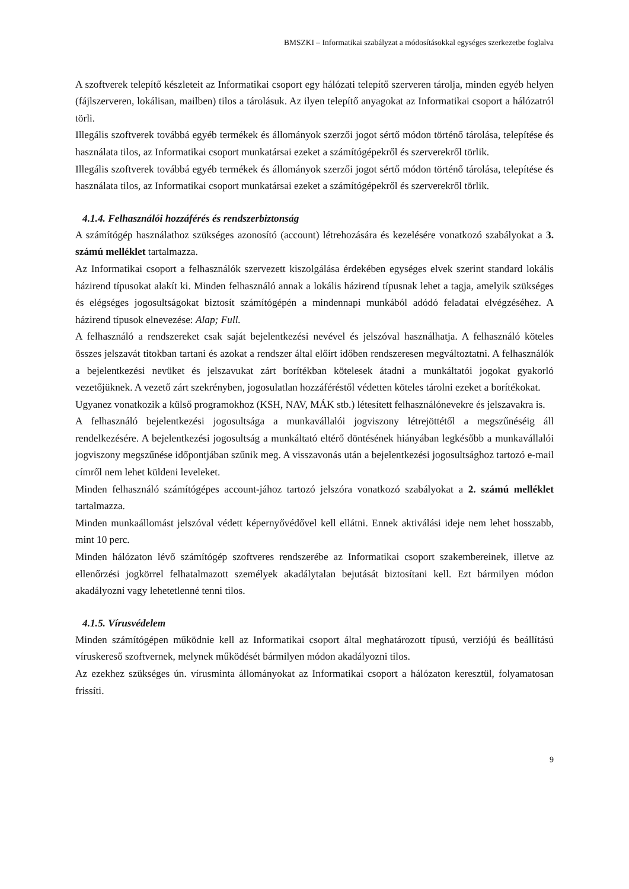BMSZKI – Informatikai szabályzat a módosításokkal egységes szerkezetbe foglalva
A szoftverek telepítő készleteit az Informatikai csoport egy hálózati telepítő szerveren tárolja, minden egyéb helyen (fájlszerveren, lokálisan, mailben) tilos a tárolásuk. Az ilyen telepítő anyagokat az Informatikai csoport a hálózatról törli.
Illegális szoftverek továbbá egyéb termékek és állományok szerzői jogot sértő módon történő tárolása, telepítése és használata tilos, az Informatikai csoport munkatársai ezeket a számítógépekről és szerverekről törlik.
Illegális szoftverek továbbá egyéb termékek és állományok szerzői jogot sértő módon történő tárolása, telepítése és használata tilos, az Informatikai csoport munkatársai ezeket a számítógépekről és szerverekről törlik.
4.1.4. Felhasználói hozzáférés és rendszerbiztonság
A számítógép használathoz szükséges azonosító (account) létrehozására és kezelésére vonatkozó szabályokat a 3. számú melléklet tartalmazza.
Az Informatikai csoport a felhasználók szervezett kiszolgálása érdekében egységes elvek szerint standard lokális házirend típusokat alakít ki. Minden felhasználó annak a lokális házirend típusnak lehet a tagja, amelyik szükséges és elégséges jogosultságokat biztosít számítógépén a mindennapi munkából adódó feladatai elvégzéséhez. A házirend típusok elnevezése: Alap; Full.
A felhasználó a rendszereket csak saját bejelentkezési nevével és jelszóval használhatja. A felhasználó köteles összes jelszavát titokban tartani és azokat a rendszer által előírt időben rendszeresen megváltoztatni. A felhasználók a bejelentkezési nevüket és jelszavukat zárt borítékban kötelesek átadni a munkáltatói jogokat gyakorló vezetőjüknek. A vezető zárt szekrényben, jogosulatlan hozzáféréstől védetten köteles tárolni ezeket a borítékokat.
Ugyanez vonatkozik a külső programokhoz (KSH, NAV, MÁK stb.) létesített felhasználónevekre és jelszavakra is.
A felhasználó bejelentkezési jogosultsága a munkavállalói jogviszony létrejöttétől a megszűnéséig áll rendelkezésére. A bejelentkezési jogosultság a munkáltató eltérő döntésének hiányában legkésőbb a munkavállalói jogviszony megszűnése időpontjában szűnik meg. A visszavonás után a bejelentkezési jogosultsághoz tartozó e-mail címről nem lehet küldeni leveleket.
Minden felhasználó számítógépes account-jához tartozó jelszóra vonatkozó szabályokat a 2. számú melléklet tartalmazza.
Minden munkaállomást jelszóval védett képernyővédővel kell ellátni. Ennek aktiválási ideje nem lehet hosszabb, mint 10 perc.
Minden hálózaton lévő számítógép szoftveres rendszerébe az Informatikai csoport szakembereinek, illetve az ellenőrzési jogkörrel felhatalmazott személyek akadálytalan bejutását biztosítani kell. Ezt bármilyen módon akadályozni vagy lehetetlenné tenni tilos.
4.1.5. Vírusvédelem
Minden számítógépen működnie kell az Informatikai csoport által meghatározott típusú, verziójú és beállítású víruskereső szoftvernek, melynek működését bármilyen módon akadályozni tilos.
Az ezekhez szükséges ún. vírusminta állományokat az Informatikai csoport a hálózaton keresztül, folyamatosan frissíti.
9